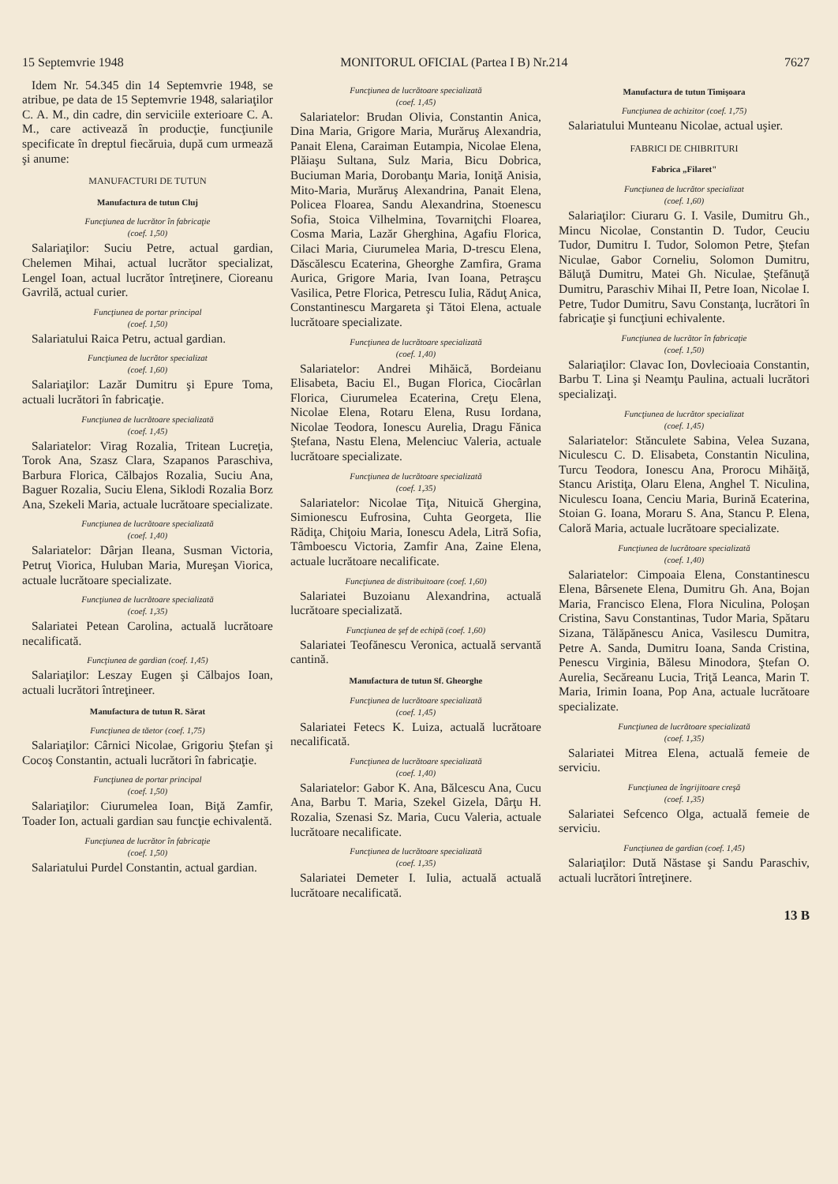15 Septemvrie 1948 MONITORUL OFICIAL (Partea I B) Nr.214 7627
Idem Nr. 54.345 din 14 Septemvrie 1948, se atribue, pe data de 15 Septemvrie 1948, salariaţilor C. A. M., din cadre, din serviciile exterioare C. A. M., care activează în producţie, funcţiunile specificate în dreptul fiecăruia, după cum urmează şi anume:
MANUFACTURI DE TUTUN
Manufactura de tutun Cluj
Funcţiunea de lucrător în fabricaţie
(coef. 1,50)
Salariaţilor: Suciu Petre, actual gardian, Chelemen Mihai, actual lucrător specializat, Lengel Ioan, actual lucrător întreţinere, Cioreanu Gavrilă, actual curier.
Funcţiunea de portar principal
(coef. 1,50)
Salariatului Raica Petru, actual gardian.
Funcţiunea de lucrător specializat
(coef. 1,60)
Salariaţilor: Lazăr Dumitru şi Epure Toma, actuali lucrători în fabricaţie.
Funcţiunea de lucrătoare specializată
(coef. 1,45)
Salariatelor: Virag Rozalia, Tritean Lucreţia, Torok Ana, Szasz Clara, Szapanos Paraschiva, Barbura Florica, Călbajos Rozalia, Suciu Ana, Baguer Rozalia, Suciu Elena, Siklodi Rozalia Borz Ana, Szekeli Maria, actuale lucrătoare specializate.
Funcţiunea de lucrătoare specializată
(coef. 1,40)
Salariatelor: Dârjan Ileana, Susman Victoria, Petruţ Viorica, Huluban Maria, Mureşan Viorica, actuale lucrătoare specializate.
Funcţiunea de lucrătoare specializată
(coef. 1,35)
Salariatei Petean Carolina, actuală lucrătoare necalificată.
Funcţiunea de gardian (coef. 1,45)
Salariaţilor: Leszay Eugen şi Călbajos Ioan, actuali lucrători întreţineer.
Manufactura de tutun R. Sărat
Funcţiunea de tăetor (coef. 1,75)
Salariaţilor: Cârnici Nicolae, Grigoriu Ştefan şi Cocoş Constantin, actuali lucrători în fabricaţie.
Funcţiunea de portar principal
(coef. 1,50)
Salariaţilor: Ciurumelea Ioan, Biţă Zamfir, Toader Ion, actuali gardian sau funcţie echivalentă.
Funcţiunea de lucrător în fabricaţie
(coef. 1,50)
Salariatului Purdel Constantin, actual gardian.
Funcţiunea de lucrătoare specializată
(coef. 1,45)
Salariatelor: Brudan Olivia, Constantin Anica, Dina Maria, Grigore Maria, Murăruş Alexandria, Panait Elena, Caraiman Eutampia, Nicolae Elena, Plăiaşu Sultana, Sulz Maria, Bicu Dobrica, Buciuman Maria, Dorobanţu Maria, Ioniţă Anisia, Mito-Maria, Murăruş Alexandrina, Panait Elena, Policea Floarea, Sandu Alexandrina, Stoenescu Sofia, Stoica Vilhelmina, Tovarniţchi Floarea, Cosma Maria, Lazăr Gherghina, Agafiu Florica, Cilaci Maria, Ciurumelea Maria, D-trescu Elena, Dăscălescu Ecaterina, Gheorghe Zamfira, Grama Aurica, Grigore Maria, Ivan Ioana, Petraşcu Vasilica, Petre Florica, Petrescu Iulia, Răduţ Anica, Constantinescu Margareta şi Tătoi Elena, actuale lucrătoare specializate.
Funcţiunea de lucrătoare specializată
(coef. 1,40)
Salariatelor: Andrei Mihăică, Bordeianu Elisabeta, Baciu El., Bugan Florica, Ciocârlan Florica, Ciurumelea Ecaterina, Creţu Elena, Nicolae Elena, Rotaru Elena, Rusu Iordana, Nicolae Teodora, Ionescu Aurelia, Dragu Fănica Ştefana, Nastu Elena, Melenciuc Valeria, actuale lucrătoare specializate.
Funcţiunea de lucrătoare specializată
(coef. 1,35)
Salariatelor: Nicolae Tiţa, Nituică Ghergina, Simionescu Eufrosina, Cuhta Georgeta, Ilie Rădiţa, Chiţoiu Maria, Ionescu Adela, Litră Sofia, Tâmboescu Victoria, Zamfir Ana, Zaine Elena, actuale lucrătoare necalificate.
Funcţiunea de distribuitoare (coef. 1,60)
Salariatei Buzoianu Alexandrina, actuală lucrătoare specializată.
Funcţiunea de şef de echipă (coef. 1,60)
Salariatei Teofănescu Veronica, actuală servantă cantină.
Manufactura de tutun Sf. Gheorghe
Funcţiunea de lucrătoare specializată
(coef. 1,45)
Salariatei Fetecs K. Luiza, actuală lucrătoare necalificată.
Funcţiunea de lucrătoare specializată
(coef. 1,40)
Salariatelor: Gabor K. Ana, Bălcescu Ana, Cucu Ana, Barbu T. Maria, Szekel Gizela, Dârţu H. Rozalia, Szenasi Sz. Maria, Cucu Valeria, actuale lucrătoare necalificate.
Funcţiunea de lucrătoare specializată
(coef. 1,35)
Salariatei Demeter I. Iulia, actuală actuală lucrătoare necalificată.
Manufactura de tutun Timişoara
Funcţiunea de achizitor (coef. 1,75)
Salariatului Munteanu Nicolae, actual uşier.
FABRICI DE CHIBRITURI
Fabrica „Filaret"
Funcţiunea de lucrător specializat
(coef. 1,60)
Salariaţilor: Ciuraru G. I. Vasile, Dumitru Gh., Mincu Nicolae, Constantin D. Tudor, Ceuciu Tudor, Dumitru I. Tudor, Solomon Petre, Ştefan Niculae, Gabor Corneliu, Solomon Dumitru, Băluţă Dumitru, Matei Gh. Niculae, Ştefănuţă Dumitru, Paraschiv Mihai II, Petre Ioan, Nicolae I. Petre, Tudor Dumitru, Savu Constanţa, lucrători în fabricaţie şi funcţiuni echivalente.
Funcţiunea de lucrător în fabricaţie
(coef. 1,50)
Salariaţilor: Clavac Ion, Dovlecioaia Constantin, Barbu T. Lina şi Neamţu Paulina, actuali lucrători specializaţi.
Funcţiunea de lucrător specializat
(coef. 1,45)
Salariatelor: Stănculete Sabina, Velea Suzana, Niculescu C. D. Elisabeta, Constantin Niculina, Turcu Teodora, Ionescu Ana, Prorocu Mihăiţă, Stancu Aristiţa, Olaru Elena, Anghel T. Niculina, Niculescu Ioana, Cenciu Maria, Burină Ecaterina, Stoian G. Ioana, Moraru S. Ana, Stancu P. Elena, Caloră Maria, actuale lucrătoare specializate.
Funcţiunea de lucrătoare specializată
(coef. 1,40)
Salariatelor: Cimpoaia Elena, Constantinescu Elena, Bârsenete Elena, Dumitru Gh. Ana, Bojan Maria, Francisco Elena, Flora Niculina, Poloşan Cristina, Savu Constantinas, Tudor Maria, Spătaru Sizana, Tălăpănescu Anica, Vasilescu Dumitra, Petre A. Sanda, Dumitru Ioana, Sanda Cristina, Penescu Virginia, Bălesu Minodora, Ştefan O. Aurelia, Secăreanu Lucia, Triţă Leanca, Marin T. Maria, Irimin Ioana, Pop Ana, actuale lucrătoare specializate.
Funcţiunea de lucrătoare specializată
(coef. 1,35)
Salariatei Mitrea Elena, actuală femeie de serviciu.
Funcţiunea de îngrijitoare creşă
(coef. 1,35)
Salariatei Sefcenco Olga, actuală femeie de serviciu.
Funcţiunea de gardian (coef. 1,45)
Salariaţilor: Dută Năstase şi Sandu Paraschiv, actuali lucrători întreţinere.
13 B